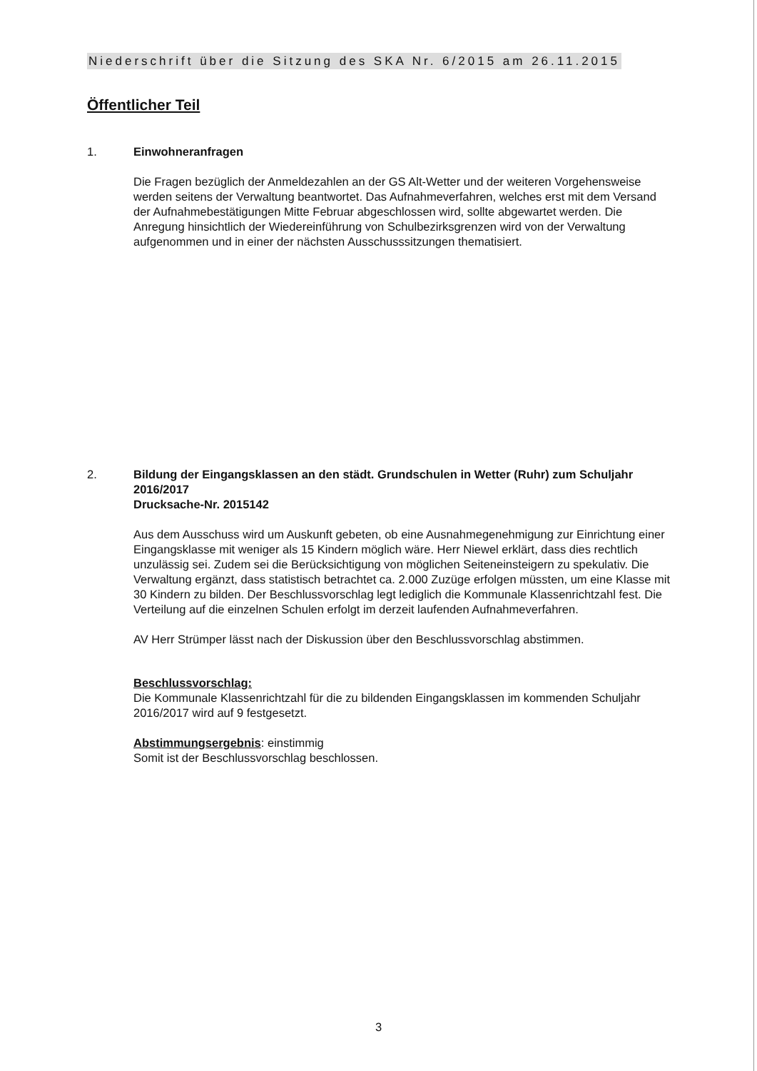Niederschrift über die Sitzung des SKA Nr. 6/2015 am 26.11.2015
Öffentlicher Teil
1.
Einwohneranfragen
Die Fragen bezüglich der Anmeldezahlen an der GS Alt-Wetter und der weiteren Vorgehensweise werden seitens der Verwaltung beantwortet. Das Aufnahmeverfahren, welches erst mit dem Versand der Aufnahmebestätigungen Mitte Februar abgeschlossen wird, sollte abgewartet werden. Die Anregung hinsichtlich der Wiedereinführung von Schulbezirksgrenzen wird von der Verwaltung aufgenommen und in einer der nächsten Ausschusssitzungen thematisiert.
2.
Bildung der Eingangsklassen an den städt. Grundschulen in Wetter (Ruhr) zum Schuljahr 2016/2017
Drucksache-Nr. 2015142
Aus dem Ausschuss wird um Auskunft gebeten, ob eine Ausnahmegenehmigung zur Einrichtung einer Eingangsklasse mit weniger als 15 Kindern möglich wäre. Herr Niewel erklärt, dass dies rechtlich unzulässig sei. Zudem sei die Berücksichtigung von möglichen Seiteneinsteigern zu spekulativ. Die Verwaltung ergänzt, dass statistisch betrachtet ca. 2.000 Zuzüge erfolgen müssten, um eine Klasse mit 30 Kindern zu bilden. Der Beschlussvorschlag legt lediglich die Kommunale Klassenrichtzahl fest. Die Verteilung auf die einzelnen Schulen erfolgt im derzeit laufenden Aufnahmeverfahren.
AV Herr Strümper lässt nach der Diskussion über den Beschlussvorschlag abstimmen.
Beschlussvorschlag:
Die Kommunale Klassenrichtzahl für die zu bildenden Eingangsklassen im kommenden Schuljahr 2016/2017 wird auf 9 festgesetzt.
Abstimmungsergebnis: einstimmig
Somit ist der Beschlussvorschlag beschlossen.
3